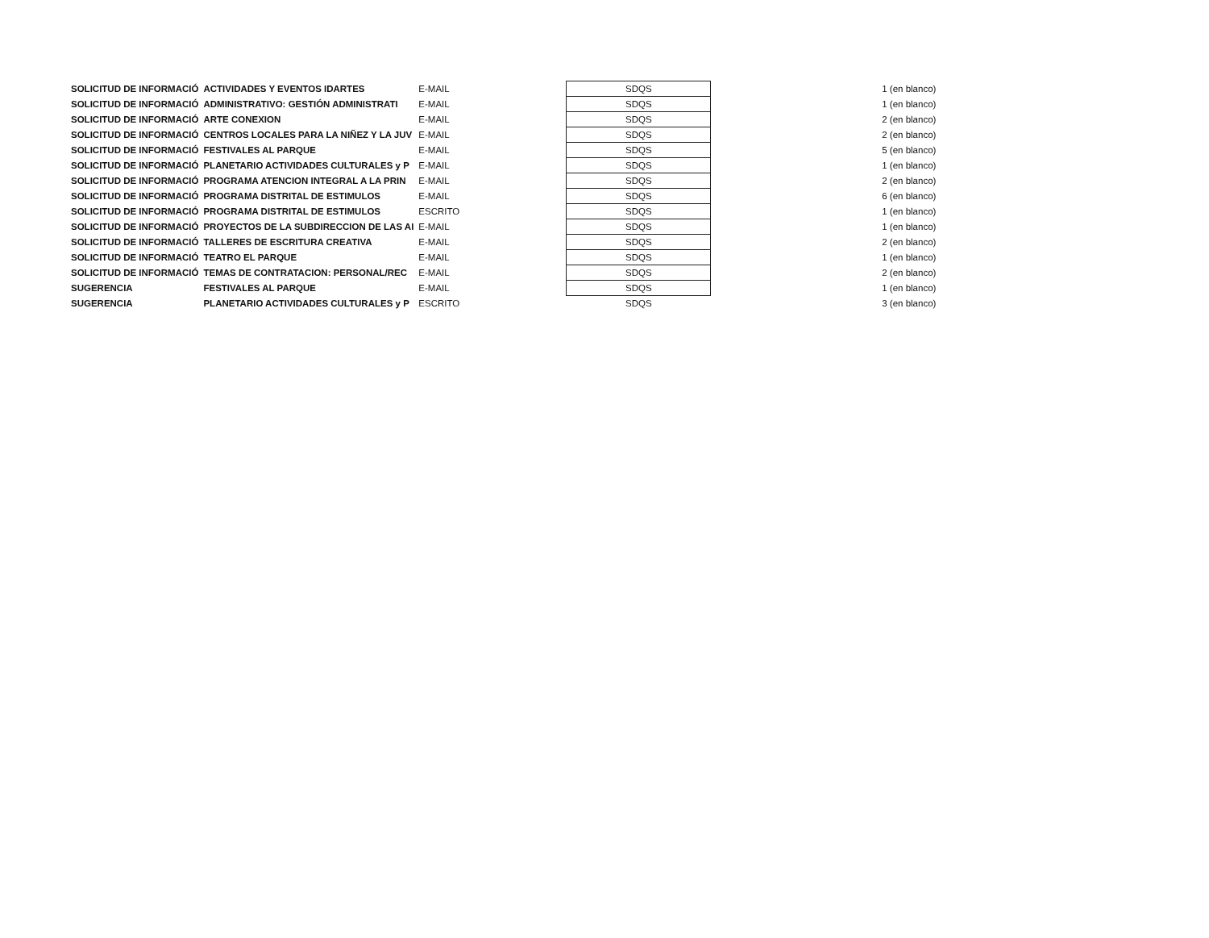| SOLICITUD DE INFORMACIÓ | ACTIVIDADES Y EVENTOS IDARTES | E-MAIL | SDQS | | 1 (en blanco) |
| SOLICITUD DE INFORMACIÓ | ADMINISTRATIVO: GESTIÓN ADMINISTRATI | E-MAIL | SDQS | | 1 (en blanco) |
| SOLICITUD DE INFORMACIÓ | ARTE CONEXION | E-MAIL | SDQS | | 2 (en blanco) |
| SOLICITUD DE INFORMACIÓ | CENTROS LOCALES PARA LA NIÑEZ Y LA JUV | E-MAIL | SDQS | | 2 (en blanco) |
| SOLICITUD DE INFORMACIÓ | FESTIVALES AL PARQUE | E-MAIL | SDQS | | 5 (en blanco) |
| SOLICITUD DE INFORMACIÓ | PLANETARIO ACTIVIDADES CULTURALES y P | E-MAIL | SDQS | | 1 (en blanco) |
| SOLICITUD DE INFORMACIÓ | PROGRAMA ATENCION INTEGRAL A LA PRIN | E-MAIL | SDQS | | 2 (en blanco) |
| SOLICITUD DE INFORMACIÓ | PROGRAMA DISTRITAL DE ESTIMULOS | E-MAIL | SDQS | | 6 (en blanco) |
| SOLICITUD DE INFORMACIÓ | PROGRAMA DISTRITAL DE ESTIMULOS | ESCRITO | SDQS | | 1 (en blanco) |
| SOLICITUD DE INFORMACIÓ | PROYECTOS DE LA SUBDIRECCION DE LAS AI | E-MAIL | SDQS | | 1 (en blanco) |
| SOLICITUD DE INFORMACIÓ | TALLERES DE ESCRITURA CREATIVA | E-MAIL | SDQS | | 2 (en blanco) |
| SOLICITUD DE INFORMACIÓ | TEATRO EL PARQUE | E-MAIL | SDQS | | 1 (en blanco) |
| SOLICITUD DE INFORMACIÓ | TEMAS DE CONTRATACION: PERSONAL/REC | E-MAIL | SDQS | | 2 (en blanco) |
| SUGERENCIA | FESTIVALES AL PARQUE | E-MAIL | SDQS | | 1 (en blanco) |
| SUGERENCIA | PLANETARIO ACTIVIDADES CULTURALES y P | ESCRITO | SDQS | | 3 (en blanco) |